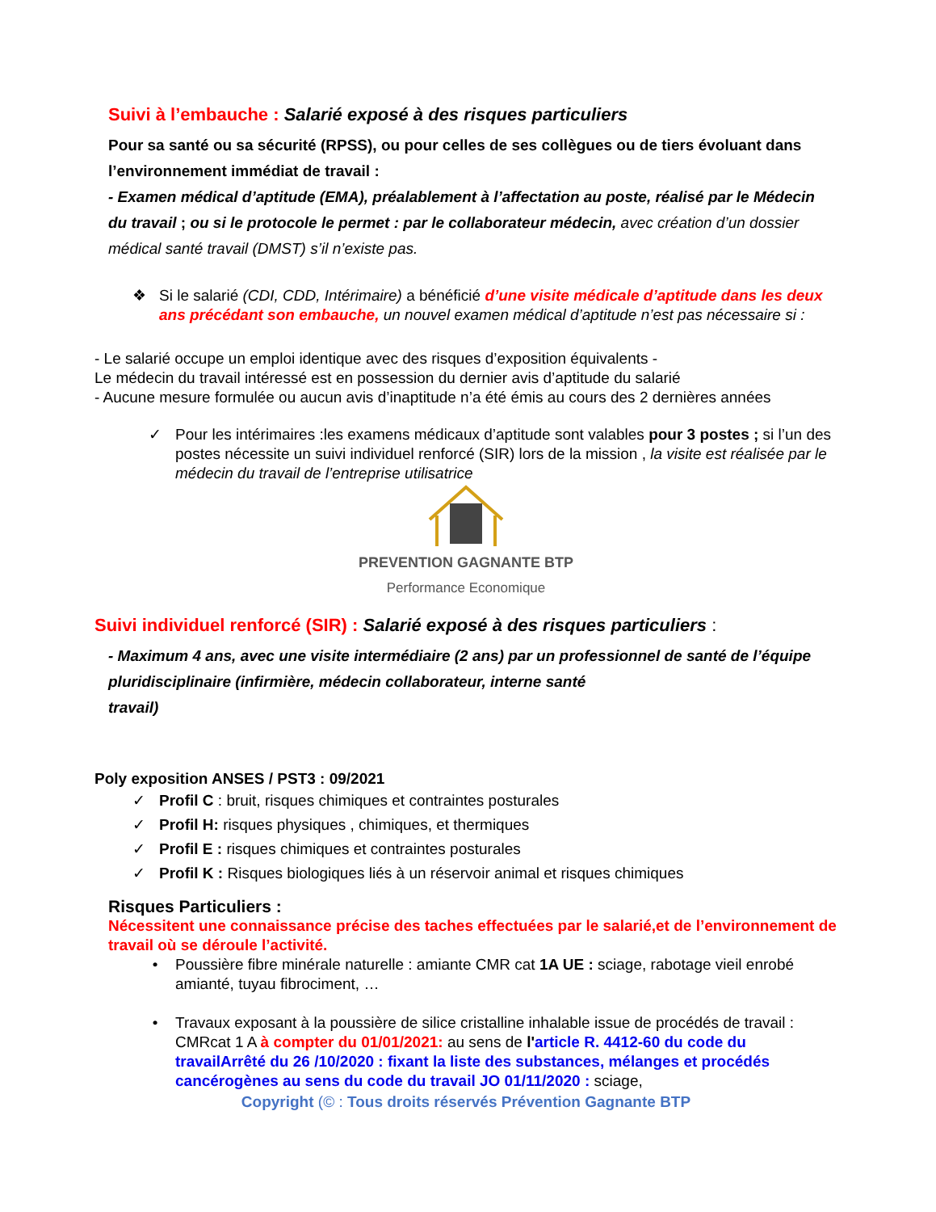Suivi à l’embauche : Salarié exposé à des risques particuliers
Pour sa santé ou sa sécurité (RPSS), ou pour celles de ses collègues ou de tiers évoluant dans l’environnement immédiat de travail :
- Examen médical d’aptitude (EMA), préalablement à l’affectation au poste, réalisé par le Médecin du travail ; ou si le protocole le permet : par le collaborateur médecin, avec création d’un dossier médical santé travail (DMST) s’il n’existe pas.
❖ Si le salarié (CDI, CDD, Intérimaire) a bénéficié d’une visite médicale d’aptitude dans les deux ans précédant son embauche, un nouvel examen médical d’aptitude n’est pas nécessaire si :
- Le salarié occupe un emploi identique avec des risques d’exposition équivalents -
Le médecin du travail intéressé est en possession du dernier avis d’aptitude du salarié
- Aucune mesure formulée ou aucun avis d’inaptitude n’a été émis au cours des 2 dernières années
✓ Pour les intérimaires :les examens médicaux d’aptitude sont valables pour 3 postes ; si l’un des postes nécessite un suivi individuel renforcé (SIR) lors de la mission , la visite est réalisée par le médecin du travail de l’entreprise utilisatrice
PREVENTION GAGNANTE BTP
Performance Economique
Suivi individuel renforcé (SIR) : Salarié exposé à des risques particuliers :
- Maximum 4 ans, avec une visite intermédiaire (2 ans) par un professionnel de santé de l’équipe pluridisciplinaire (infirmière, médecin collaborateur, interne santé
travail)
Poly exposition ANSES / PST3 : 09/2021
✓ Profil C : bruit, risques chimiques et contraintes posturales
✓ Profil H: risques physiques , chimiques, et thermiques
✓ Profil E : risques chimiques et contraintes posturales
✓ Profil K : Risques biologiques liés à un réservoir animal et risques chimiques
Risques Particuliers :
Nécessitent une connaissance précise des taches effectuées par le salarié,et de l’environnement de travail où se déroule l’activité.
• Poussière fibre minérale naturelle : amiante CMR cat 1A UE : sciage, rabotage vieil enrobé amianté, tuyau fibrociment, …
• Travaux exposant à la poussière de silice cristalline inhalable issue de procédés de travail : CMRcat 1 A à compter du 01/01/2021: au sens de l'article R. 4412-60 du code du travailArrêté du 26 /10/2020 : fixant la liste des substances, mélanges et procédés cancérogènes au sens du code du travail JO 01/11/2020 : sciage,
Copyright (© : Tous droits réservés Prévention Gagnante BTP